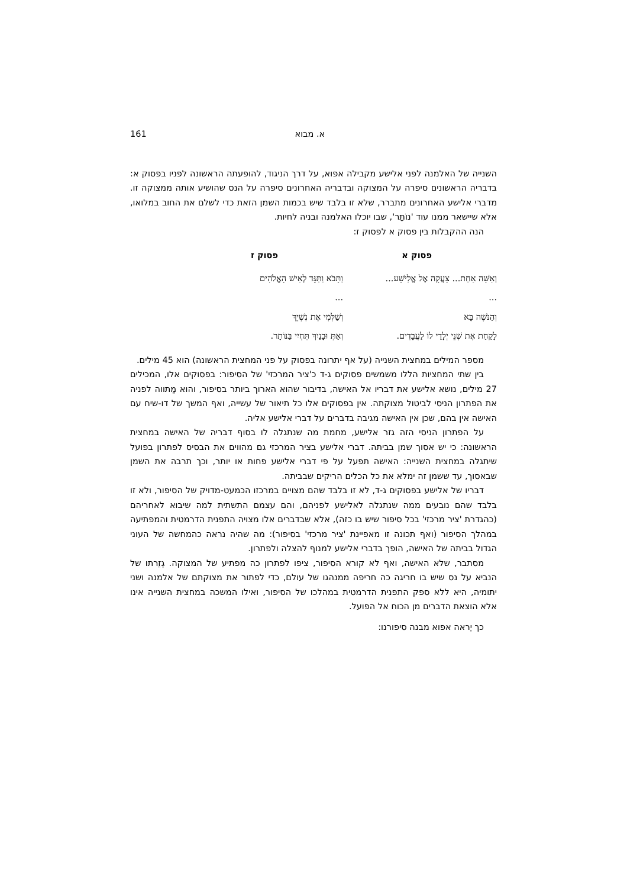א. מבוא 161
השנייה של האלמנה לפני אלישע מקבילה אפוא, על דרך הניגוד, להופעתה הראשונה לפניו בפסוק א: בדבריה הראשונים סיפרה על המצוקה ובדבריה האחרונים סיפרה על הנס שהושיע אותה ממצוקה זו. מדברי אלישע האחרונים מתברר, שלא זו בלבד שיש בכמות השמן הזאת כדי לשלם את החוב במלואו, אלא שיישאר ממנו עוד 'נוֹתָר', שבו יוכלו האלמנה ובניה לחיות.
הנה ההקבלות בין פסוק א לפסוק ז:
| פסוק א | פסוק ז |
| --- | --- |
| וְאִשָּׁה אַחַת... צָעֲקָה אֶל אֱלִישָׁע... | וַתָּבֹא וַתַּגֵּד לְאִישׁ הָאֱלֹהִים |
| ... | ... |
| וְהַנֹּשֶׁה בָּא | וְשַׁלְּמִי אֶת נִשְׁיֵךְ |
| לָקַחַת אֶת שְׁנֵי יְלָדַי לוֹ לַעֲבָדִים. | וְאַתְּ וּבָנַיִךְ תִּחְיִי בַּנּוֹתָר. |
מספר המילים במחצית השנייה (על אף יתרונה בפסוק על פני המחצית הראשונה) הוא 45 מילים.
בין שתי המחציות הללו משמשים פסוקים ג-ד כ'ציר המרכזי' של הסיפור: בפסוקים אלו, המכילים 27 מילים, נושא אלישע את דבריו אל האישה, בדיבור שהוא הארוך ביותר בסיפור, והוא מַתווה לפניה את הפתרון הניסי לביטול מצוקתה. אין בפסוקים אלו כל תיאור של עשייה, ואף המשך של דו-שיח עם האישה אין בהם, שכן אין האישה מגיבה בדברים על דברי אלישע אליה.
על הפתרון הניסי הזה גזר אלישע, מחמת מה שנתגלה לו בסוף דבריה של האישה במחצית הראשונה: כי יש אסוך שמן בביתה. דברי אלישע בציר המרכזי גם מהווים את הבסיס לפתרון בפועל שיתגלה במחצית השנייה: האישה תפעל על פי דברי אלישע פחות או יותר, וכך תרבה את השמן שבאסוך, עד ששמן זה ימלא את כל הכלים הריקים שבביתה.
דבריו של אלישע בפסוקים ג-ד, לא זו בלבד שהם מצויים במרכזו הכמעט-מדויק של הסיפור, ולא זו בלבד שהם נובעים ממה שנתגלה לאלישע לפניהם, והם עצמם התשתית למה שיבוא לאחריהם (כהגדרת 'ציר מרכזי' בכל סיפור שיש בו כזה), אלא שבדברים אלו מצויה התפנית הדרמטית והמפתיעה במהלך הסיפור (ואף תכונה זו מאפיינת 'ציר מרכזי' בסיפור): מה שהיה נראה כהמחשה של העוני הגדול בביתה של האישה, הופך בדברי אלישע למנוף להצלה ולפתרון.
מסתבר, שלא האישה, ואף לא קורא הסיפור, ציפו לפתרון כה מפתיע של המצוקה. גְזֵרתו של הנביא על נס שיש בו חריגה כה חריפה ממנהגו של עולם, כדי לפתור את מצוקתם של אלמנה ושני יתומיה, היא ללא ספק התפנית הדרמטית במהלכו של הסיפור, ואילו המשכה במחצית השנייה אינו אלא הוצאת הדברים מן הכוח אל הפועל.
כך יֵראה אפוא מבנה סיפורנו: